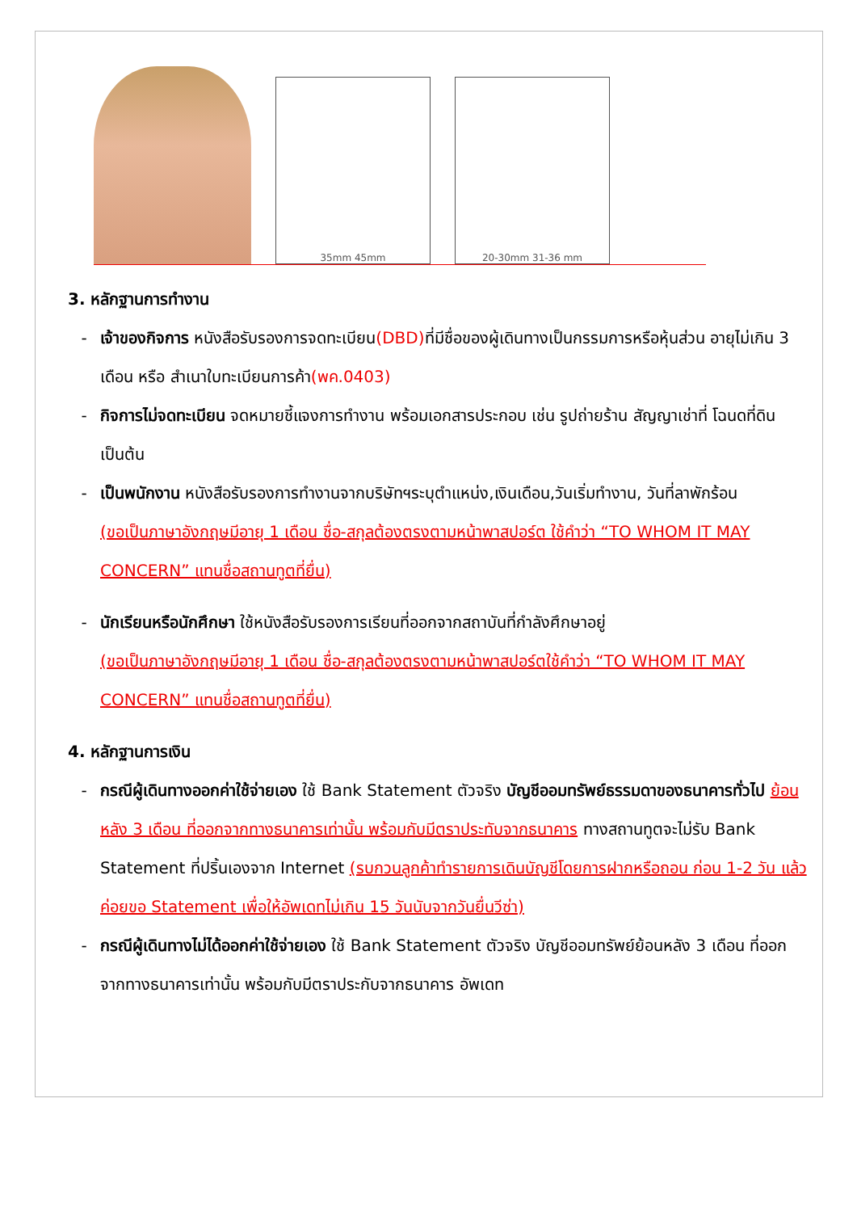35mm 45mm
20-30mm 31-36 mm
3. หลักฐานการทำงาน
- เจ้าของกิจการ หนังสือรับรองการจดทะเบียน(DBD) ที่มีชื่อของผู้เดินทางเป็นกรรมการหรือหุ้นส่วน อายุไม่เกิน 3 เดือน หรือ สำเนาใบทะเบียนการค้า(พค.0403)
- กิจการไม่จดทะเบียน จดหมายชี้แจงการทำงาน พร้อมเอกสารประกอบ เช่น รูปถ่ายร้าน สัญญาเช่าที่ โฉนดที่ดิน เป็นต้น
- เป็นพนักงาน หนังสือรับรองการทำงานจากบริษัทฯระบุตำแหน่ง,เงินเดือน,วันเริ่มทำงาน, วันที่ลาพักร้อน
(ขอเป็นภาษาอังกฤษมีอายุ 1 เดือน ชื่อ-สกุลต้องตรงตามหน้าพาสปอร์ต ใช้คำว่า “TO WHOM IT MAY CONCERN” แทนชื่อสถานทูตที่ยื่น)
- นักเรียนหรือนักศึกษา ใช้หนังสือรับรองการเรียนที่ออกจากสถาบันที่กำลังศึกษาอยู่
(ขอเป็นภาษาอังกฤษมีอายุ 1 เดือน ชื่อ-สกุลต้องตรงตามหน้าพาสปอร์ตใช้คำว่า “TO WHOM IT MAY CONCERN” แทนชื่อสถานทูตที่ยื่น)
4. หลักฐานการเงิน
- กรณีผู้เดินทางออกค่าใช้จ่ายเอง ใช้ Bank Statement ตัวจริง บัญชีออมทรัพย์ธรรมดาของธนาคารทั่วไป ย้อนหลัง 3 เดือน ที่ออกจากทางธนาคารเท่านั้น พร้อมกับมีตราประทับจากธนาคาร ทางสถานทูตจะไม่รับ Bank Statement ที่ปริ้นเองจาก Internet (รบกวนลูกค้าทำรายการเดินบัญชีโดยการฝากหรือถอน ก่อน 1-2 วัน แล้ว ค่อยขอ Statement เพื่อให้อัพเดทไม่เกิน 15 วันนับจากวันยื่นวีซ่า)
- กรณีผู้เดินทางไม่ได้ออกค่าใช้จ่ายเอง ใช้ Bank Statement ตัวจริง บัญชีออมทรัพย์ย้อนหลัง 3 เดือน ที่ออกจากทางธนาคารเท่านั้น พร้อมกับมีตราประกับจากธนาคาร อัพเดท